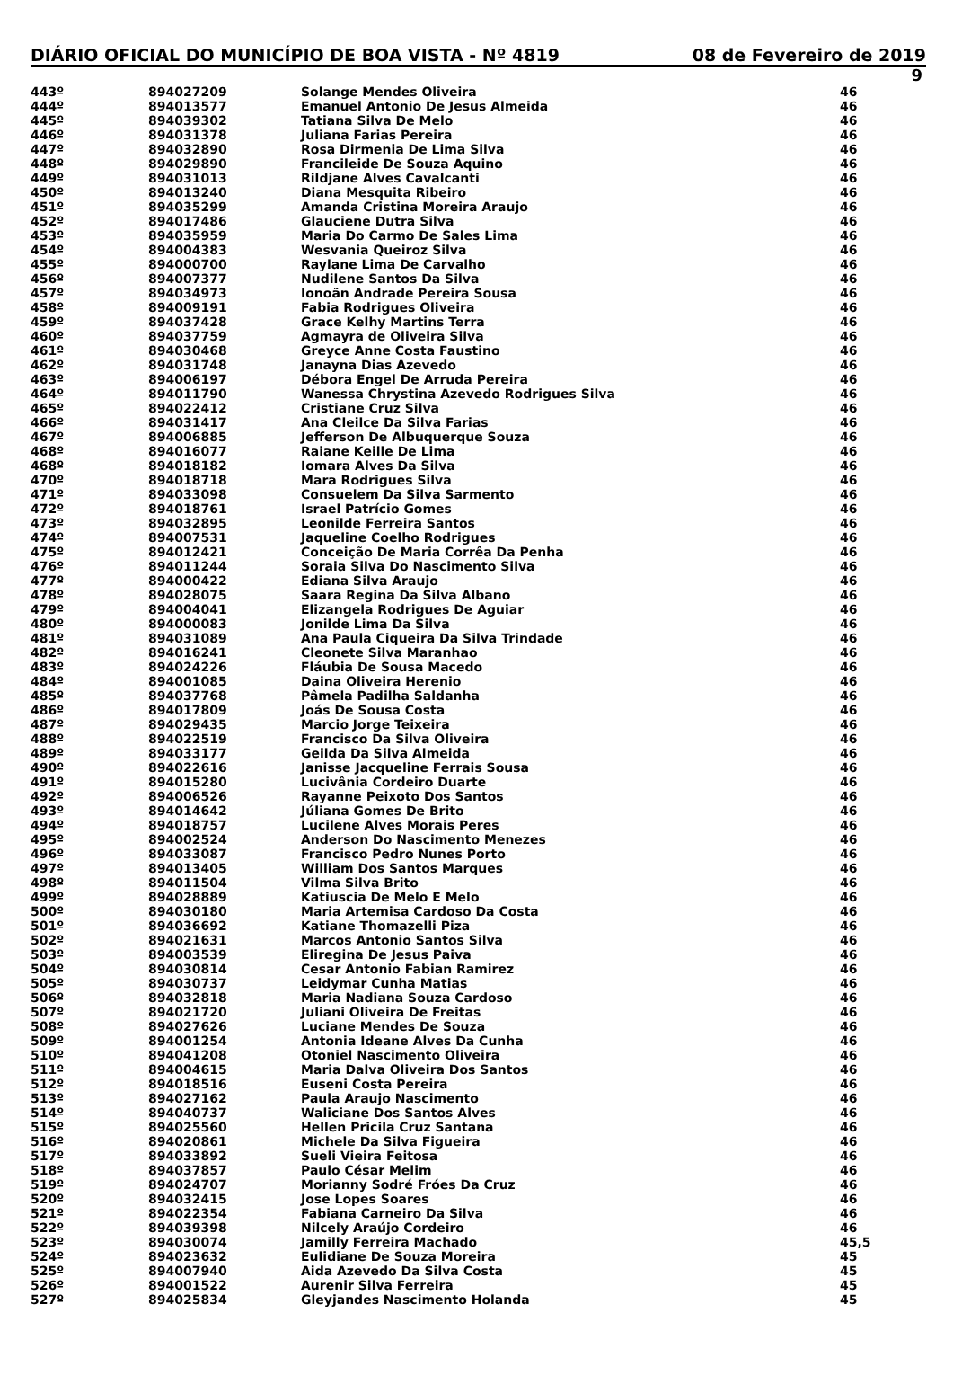DIÁRIO OFICIAL DO MUNICÍPIO DE BOA VISTA - Nº 4819 08 de Fevereiro de 2019
9
| 443º | 894027209 | Solange Mendes Oliveira | 46 |
| 444º | 894013577 | Emanuel Antonio De Jesus Almeida | 46 |
| 445º | 894039302 | Tatiana Silva De Melo | 46 |
| 446º | 894031378 | Juliana Farias Pereira | 46 |
| 447º | 894032890 | Rosa Dirmenia De Lima Silva | 46 |
| 448º | 894029890 | Francileide De Souza Aquino | 46 |
| 449º | 894031013 | Rildjane Alves Cavalcanti | 46 |
| 450º | 894013240 | Diana Mesquita Ribeiro | 46 |
| 451º | 894035299 | Amanda Cristina Moreira Araujo | 46 |
| 452º | 894017486 | Glauciene Dutra Silva | 46 |
| 453º | 894035959 | Maria Do Carmo De Sales Lima | 46 |
| 454º | 894004383 | Wesvania Queiroz Silva | 46 |
| 455º | 894000700 | Raylane Lima De Carvalho | 46 |
| 456º | 894007377 | Nudilene Santos Da Silva | 46 |
| 457º | 894034973 | Ionoãn Andrade Pereira Sousa | 46 |
| 458º | 894009191 | Fabia Rodrigues Oliveira | 46 |
| 459º | 894037428 | Grace Kelhy Martins Terra | 46 |
| 460º | 894037759 | Agmayra de Oliveira Silva | 46 |
| 461º | 894030468 | Greyce Anne Costa Faustino | 46 |
| 462º | 894031748 | Janayna Dias Azevedo | 46 |
| 463º | 894006197 | Débora Engel De Arruda Pereira | 46 |
| 464º | 894011790 | Wanessa Chrystina Azevedo Rodrigues Silva | 46 |
| 465º | 894022412 | Cristiane Cruz Silva | 46 |
| 466º | 894031417 | Ana Cleilce Da Silva Farias | 46 |
| 467º | 894006885 | Jefferson De Albuquerque Souza | 46 |
| 468º | 894016077 | Raiane Keille De Lima | 46 |
| 468º | 894018182 | Iomara Alves Da Silva | 46 |
| 470º | 894018718 | Mara Rodrigues Silva | 46 |
| 471º | 894033098 | Consuelem Da Silva Sarmento | 46 |
| 472º | 894018761 | Israel Patrício Gomes | 46 |
| 473º | 894032895 | Leonilde Ferreira Santos | 46 |
| 474º | 894007531 | Jaqueline Coelho Rodrigues | 46 |
| 475º | 894012421 | Conceição De Maria Corrêa Da Penha | 46 |
| 476º | 894011244 | Soraia Silva Do Nascimento Silva | 46 |
| 477º | 894000422 | Ediana Silva Araujo | 46 |
| 478º | 894028075 | Saara Regina Da Silva Albano | 46 |
| 479º | 894004041 | Elizangela Rodrigues De Aguiar | 46 |
| 480º | 894000083 | Jonilde Lima Da Silva | 46 |
| 481º | 894031089 | Ana Paula Ciqueira Da Silva Trindade | 46 |
| 482º | 894016241 | Cleonete Silva Maranhao | 46 |
| 483º | 894024226 | Fláubia De Sousa Macedo | 46 |
| 484º | 894001085 | Daina Oliveira Herenio | 46 |
| 485º | 894037768 | Pâmela Padilha Saldanha | 46 |
| 486º | 894017809 | Joás De Sousa Costa | 46 |
| 487º | 894029435 | Marcio Jorge Teixeira | 46 |
| 488º | 894022519 | Francisco Da Silva Oliveira | 46 |
| 489º | 894033177 | Geilda Da Silva Almeida | 46 |
| 490º | 894022616 | Janisse Jacqueline Ferrais Sousa | 46 |
| 491º | 894015280 | Lucivânia Cordeiro Duarte | 46 |
| 492º | 894006526 | Rayanne Peixoto Dos Santos | 46 |
| 493º | 894014642 | Júliana Gomes De Brito | 46 |
| 494º | 894018757 | Lucilene Alves Morais Peres | 46 |
| 495º | 894002524 | Anderson Do Nascimento Menezes | 46 |
| 496º | 894033087 | Francisco Pedro Nunes Porto | 46 |
| 497º | 894013405 | William Dos Santos Marques | 46 |
| 498º | 894011504 | Vilma Silva Brito | 46 |
| 499º | 894028889 | Katiuscia De Melo E Melo | 46 |
| 500º | 894030180 | Maria Artemisa Cardoso Da Costa | 46 |
| 501º | 894036692 | Katiane Thomazelli Piza | 46 |
| 502º | 894021631 | Marcos Antonio Santos Silva | 46 |
| 503º | 894003539 | Eliregina De Jesus Paiva | 46 |
| 504º | 894030814 | Cesar Antonio Fabian Ramirez | 46 |
| 505º | 894030737 | Leidymar Cunha Matias | 46 |
| 506º | 894032818 | Maria Nadiana Souza Cardoso | 46 |
| 507º | 894021720 | Juliani Oliveira De Freitas | 46 |
| 508º | 894027626 | Luciane Mendes De Souza | 46 |
| 509º | 894001254 | Antonia Ideane Alves Da Cunha | 46 |
| 510º | 894041208 | Otoniel Nascimento Oliveira | 46 |
| 511º | 894004615 | Maria Dalva Oliveira Dos Santos | 46 |
| 512º | 894018516 | Euseni Costa Pereira | 46 |
| 513º | 894027162 | Paula Araujo Nascimento | 46 |
| 514º | 894040737 | Waliciane Dos Santos Alves | 46 |
| 515º | 894025560 | Hellen Pricila Cruz Santana | 46 |
| 516º | 894020861 | Michele Da Silva Figueira | 46 |
| 517º | 894033892 | Sueli Vieira Feitosa | 46 |
| 518º | 894037857 | Paulo César Melim | 46 |
| 519º | 894024707 | Morianny Sodré Fróes Da Cruz | 46 |
| 520º | 894032415 | Jose Lopes Soares | 46 |
| 521º | 894022354 | Fabiana Carneiro Da Silva | 46 |
| 522º | 894039398 | Nilcely Araújo Cordeiro | 46 |
| 523º | 894030074 | Jamilly Ferreira Machado | 45,5 |
| 524º | 894023632 | Eulidiane De Souza Moreira | 45 |
| 525º | 894007940 | Aida Azevedo Da Silva Costa | 45 |
| 526º | 894001522 | Aurenir Silva Ferreira | 45 |
| 527º | 894025834 | Gleyjandes Nascimento Holanda | 45 |